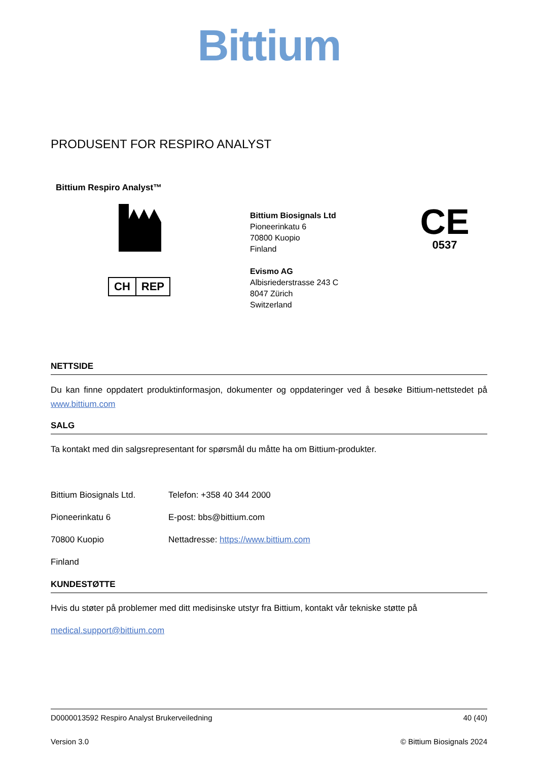Bittium
PRODUSENT FOR RESPIRO ANALYST
Bittium Respiro Analyst™
CH REP
Bittium Biosignals Ltd
Pioneerinkatu 6
70800 Kuopio
Finland
Evismo AG
Albisriederstrasse 243 C
8047 Zürich
Switzerland
CE
0537
NETTSIDE
Du kan finne oppdatert produktinformasjon, dokumenter og oppdateringer ved å besøke Bittium-nettstedet på www.bittium.com
SALG
Ta kontakt med din salgsrepresentant for spørsmål du måtte ha om Bittium-produkter.
Bittium Biosignals Ltd.
Telefon: +358 40 344 2000
Pioneerinkatu 6 E-post: bbs@bittium.com
70800 Kuopio Nettadresse: https://www.bittium.com
Finland
KUNDESTØTTE
Hvis du støter på problemer med ditt medisinske utstyr fra Bittium, kontakt vår tekniske støtte på
medical.support@bittium.com
D0000013592 Respiro Analyst Brukerveiledning 40 (40)
Version 3.0 © Bittium Biosignals 2024